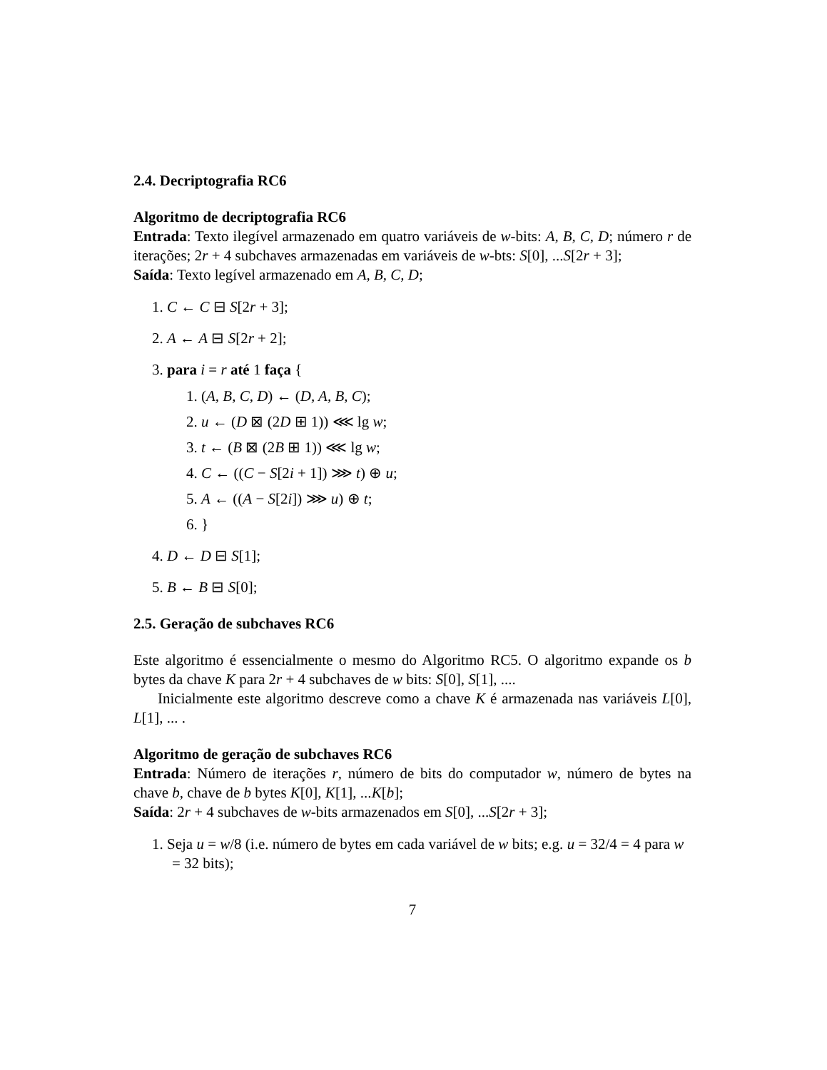2.4. Decriptografia RC6
Algoritmo de decriptografia RC6
Entrada: Texto ilegível armazenado em quatro variáveis de w-bits: A, B, C, D; número r de iterações; 2r + 4 subchaves armazenadas em variáveis de w-bts: S[0], ...S[2r + 3];
Saída: Texto legível armazenado em A, B, C, D;
1. C ← C ⊟ S[2r + 3];
2. A ← A ⊟ S[2r + 2];
3. para i = r até 1 faça {
1. (A, B, C, D) ← (D, A, B, C);
2. u ← (D ⊠ (2D ⊞ 1)) ⋘ lg w;
3. t ← (B ⊠ (2B ⊞ 1)) ⋘ lg w;
4. C ← ((C − S[2i + 1]) ⋙ t) ⊕ u;
5. A ← ((A − S[2i]) ⋙ u) ⊕ t;
6. }
4. D ← D ⊟ S[1];
5. B ← B ⊟ S[0];
2.5. Geração de subchaves RC6
Este algoritmo é essencialmente o mesmo do Algoritmo RC5. O algoritmo expande os b bytes da chave K para 2r + 4 subchaves de w bits: S[0], S[1], ....
Inicialmente este algoritmo descreve como a chave K é armazenada nas variáveis L[0], L[1], ... .
Algoritmo de geração de subchaves RC6
Entrada: Número de iterações r, número de bits do computador w, número de bytes na chave b, chave de b bytes K[0], K[1], ...K[b];
Saída: 2r + 4 subchaves de w-bits armazenados em S[0], ...S[2r + 3];
1. Seja u = w/8 (i.e. número de bytes em cada variável de w bits; e.g. u = 32/4 = 4 para w = 32 bits);
7